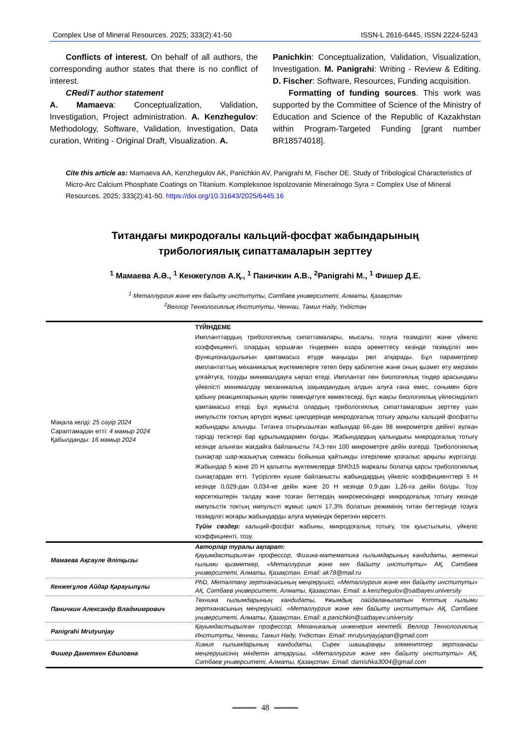Complex Use of Mineral Resources. 2025; 333(2):41-50 ISSN-L 2616-6445, ISSN 2224-5243
Conflicts of interest. On behalf of all authors, the corresponding author states that there is no conflict of interest.
CRediT author statement
A. Mamaeva: Conceptualization, Validation, Investigation, Project administration. A. Kenzhegulov: Methodology, Software, Validation, Investigation, Data curation, Writing - Original Draft, Visualization. A.
Panichkin: Conceptualization, Validation, Visualization, Investigation. M. Panigrahi: Writing - Review & Editing. D. Fischer: Software, Resources, Funding acquisition.
Formatting of funding sources. This work was supported by the Committee of Science of the Ministry of Education and Science of the Republic of Kazakhstan within Program-Targeted Funding [grant number BR18574018].
Cite this article as: Mamaeva AA, Kenzhegulov AK, Panichkin AV, Panigrahi M, Fischer DE. Study of Tribological Characteristics of Micro-Arc Calcium Phosphate Coatings on Titanium. Kompleksnoe Ispolzovanie Mineralnogo Syra = Complex Use of Mineral Resources. 2025; 333(2):41-50. https://doi.org/10.31643/2025/6445.16
Титандағы микродоғалы кальций-фосфат жабындарының
трибологиялық сипаттамаларын зерттеу
<sup>1</sup> Мамаева А.Ә., <sup>1</sup> Кенжегулов А.Қ., <sup>1</sup> Паничкин А.В., <sup>2</sup>Panigrahi M., <sup>1</sup> Фишер Д.Е.
<sup>1</sup> Металлургия және кен байыту институты, Сәтбаев университеті, Алматы, Қазақстан
<sup>2</sup> Веллор Технологиялық Институты, Ченнаи, Тамил Наду, Үндістан
| Мақала келді: 25 сәуір 2024 Сараптамадан өтті: 4 мамыр 2024 Қабылданды: 16 мамыр 2024 | ТҮЙІНДЕМЕ Импланттардың трибологиялық сипаттамалары, мысалы, тозуға төзімділігі және үйкеліс коэффициенті, олардың қоршаған тіндермен өзара әрекеттесу кезінде төзімділігі мен функционалдылығын қамтамасыз етуде маңызды рөл атқарады. Бұл параметрлер имплантаттың механикалық жүктемелерге төтеп беру қабілетіне және оның қызмет ету мерзімін ұлғайтуға, тозуды минималдауға ықпал етеді. Имплантат пен биологиялық тіндер арасындағы үйкелісті минималдау механикалық зақымданудың алдын алуға ғана емес, сонымен бірге қабыну реакцияларының қаупін төмендетуге көмектеседі, бұл жақсы биологиялық үйлесімділікті қамтамасыз етеді. Бұл жұмыста олардың трибологиялық сипаттамаларын зерттеу үшін импульстік токтың әртүрлі жұмыс циклдерінде микродоғалық тотығу арқылы кальций фосфатты жабындары алынды. Титанға отырғызылған жабындар 66-дан 98 микрометрге дейінгі вулкан тәрізді тесіктері бар құрылымдармен болды. Жабындардың қалыңдығы микродоғалық тотығу кезінде алынған жағдайға байланысты 74,3-тен 100 микрометрге дейін өзгерді. Трибологиялық сынақтар шар-жазықтық схемасы бойынша қайтымды ілгерілеме қозғалыс арқылы жүргізілді. Жабындар 5 және 20 Н қалыпты жүктемелерде ShKh15 маркалы болатқа қарсы трибологиялық сынақтардан өтті. Түсірілген күшке байланысты жабындардың үйкеліс коэффициенттері 5 Н кезінде 0,029-дан 0,034-ке дейін және 20 Н кезінде 0,9-дан 1,26-ға дейін болды. Тозу көрсеткіштерін талдау және тозған беттердің микрокескіндері микродоғалық тотығу кезінде импульстік токтың импульсті жұмыс циклі 17,3% болатын режимінің титан беттерінде тозуға төзімділігі жоғары жабындарды алуға мүмкіндік беретінін көрсетті. Түйін сөздер: кальций-фосфат жабыны, микродоғалық тотығу, ток қуыстылығы, үйкеліс коэффициенті, тозу. |
| Мамаева Ақсәуле Әліпқызы | Авторлар туралы ақпарат: Қауымдастырылған профессор, Физика-математика ғылымдарының кандидаты, жетекші ғылыми қызметкер, «Металлургия және кен байыту институты» АҚ, Сәтбаев университеті, Алматы, Қазақстан. Email: ak78@mail.ru |
| Кенжеғұлов Айдар Қарауылұлы | PhD, Металтану зертханасының меңгерушісі, «Металлургия және кен байыту институты» АҚ, Сәтбаев университеті, Алматы, Қазақстан. Email: a.kenzhegulov@satbayev.university |
| Паничкин Александр Владмимрович | Техника ғылымдарының кандидаты, Ұжымдық пайдаланылатын Ұлттық ғылыми зертханасының меңгерушісі, «Металлургия және кен байыту институты» АҚ, Сәтбаев университеті, Алматы, Қазақстан. Email: a.panichkin@satbayev.university |
| Panigrahi Mrutyunjay | Қауымдастырылған профессор, Механикалық инженерия мектебі, Веллор Технологиялық Институты, Ченнаи, Тамил Наду, Үндістан. Email: mrutyunjayjapan@gmail.com |
| Фишер Даметкен Едиловна | Химия ғылымдарының кандидаты, Сирек шашыраңқы элементтер зертханасы меңгерушісінің міндетін атқарушы, «Металлургия және кен байыту институты» АҚ, Сәтбаев университеті, Алматы, Қазақстан. Email: damishka3004@gmail.com |
48